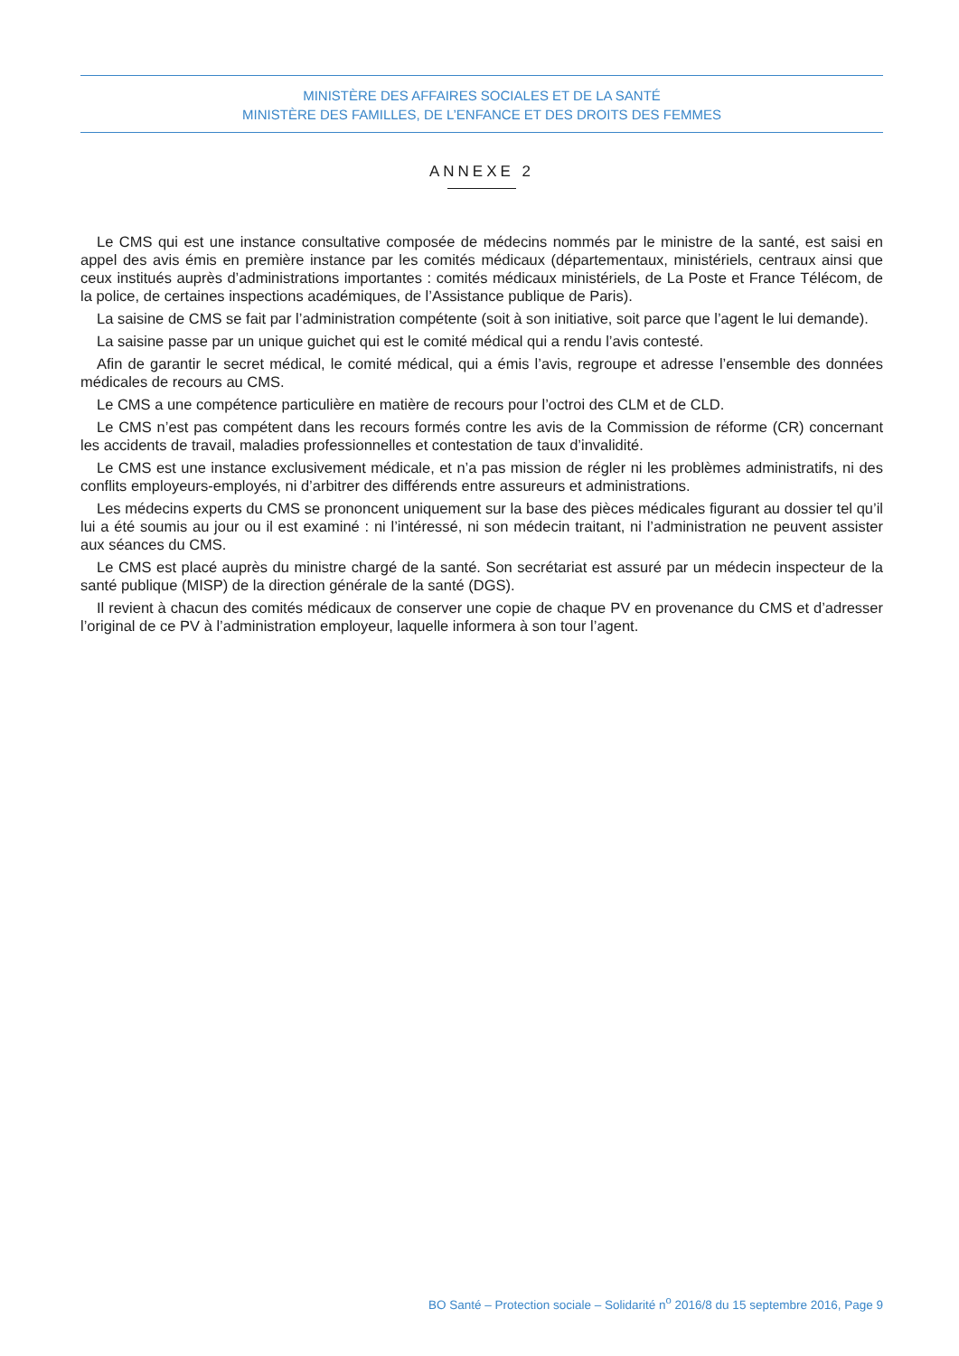MINISTÈRE DES AFFAIRES SOCIALES ET DE LA SANTÉ
MINISTÈRE DES FAMILLES, DE L’ENFANCE ET DES DROITS DES FEMMES
ANNEXE 2
Le CMS qui est une instance consultative composée de médecins nommés par le ministre de la santé, est saisi en appel des avis émis en première instance par les comités médicaux (départementaux, ministériels, centraux ainsi que ceux institués auprès d’administrations importantes : comités médicaux ministériels, de La Poste et France Télécom, de la police, de certaines inspections académiques, de l’Assistance publique de Paris).
La saisine de CMS se fait par l’administration compétente (soit à son initiative, soit parce que l’agent le lui demande).
La saisine passe par un unique guichet qui est le comité médical qui a rendu l’avis contesté.
Afin de garantir le secret médical, le comité médical, qui a émis l’avis, regroupe et adresse l’ensemble des données médicales de recours au CMS.
Le CMS a une compétence particulière en matière de recours pour l’octroi des CLM et de CLD.
Le CMS n’est pas compétent dans les recours formés contre les avis de la Commission de réforme (CR) concernant les accidents de travail, maladies professionnelles et contestation de taux d’invalidité.
Le CMS est une instance exclusivement médicale, et n’a pas mission de régler ni les problèmes administratifs, ni des conflits employeurs-employés, ni d’arbitrer des différends entre assureurs et administrations.
Les médecins experts du CMS se prononcent uniquement sur la base des pièces médicales figurant au dossier tel qu’il lui a été soumis au jour ou il est examiné : ni l’intéressé, ni son médecin traitant, ni l’administration ne peuvent assister aux séances du CMS.
Le CMS est placé auprès du ministre chargé de la santé. Son secrétariat est assuré par un médecin inspecteur de la santé publique (MISP) de la direction générale de la santé (DGS).
Il revient à chacun des comités médicaux de conserver une copie de chaque PV en provenance du CMS et d’adresser l’original de ce PV à l’administration employeur, laquelle informera à son tour l’agent.
BO Santé – Protection sociale – Solidarité n<sup>o</sup> 2016/8 du 15 septembre 2016, Page 9